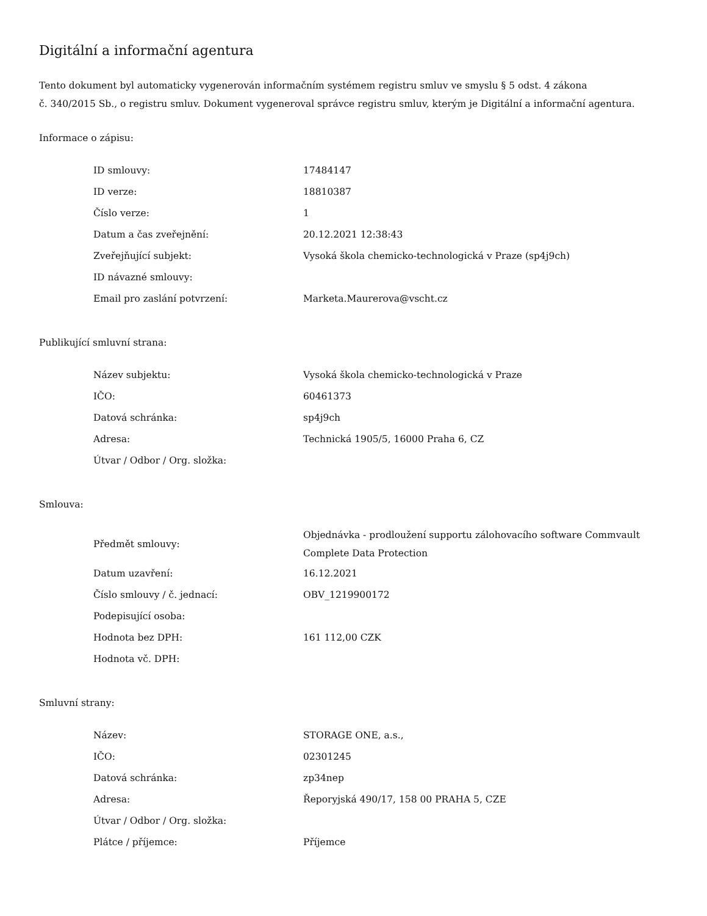Digitální a informační agentura
Tento dokument byl automaticky vygenerován informačním systémem registru smluv ve smyslu § 5 odst. 4 zákona
č. 340/2015 Sb., o registru smluv. Dokument vygeneroval správce registru smluv, kterým je Digitální a informační agentura.
Informace o zápisu:
| ID smlouvy: | 17484147 |
| ID verze: | 18810387 |
| Číslo verze: | 1 |
| Datum a čas zveřejnění: | 20.12.2021 12:38:43 |
| Zveřejňující subjekt: | Vysoká škola chemicko-technologická v Praze (sp4j9ch) |
| ID návazné smlouvy: | |
| Email pro zaslání potvrzení: | Marketa.Maurerova@vscht.cz |
Publikující smluvní strana:
| Název subjektu: | Vysoká škola chemicko-technologická v Praze |
| IČO: | 60461373 |
| Datová schránka: | sp4j9ch |
| Adresa: | Technická 1905/5, 16000 Praha 6, CZ |
| Útvar / Odbor / Org. složka: | |
Smlouva:
| Předmět smlouvy: | Objednávka - prodloužení supportu zálohovacího software Commvault Complete Data Protection |
| Datum uzavření: | 16.12.2021 |
| Číslo smlouvy / č. jednací: | OBV_1219900172 |
| Podepisující osoba: | |
| Hodnota bez DPH: | 161 112,00 CZK |
| Hodnota vč. DPH: | |
Smluvní strany:
| Název: | STORAGE ONE, a.s., |
| IČO: | 02301245 |
| Datová schránka: | zp34nep |
| Adresa: | Řeporyjská 490/17, 158 00 PRAHA 5, CZE |
| Útvar / Odbor / Org. složka: | |
| Plátce / příjemce: | Příjemce |